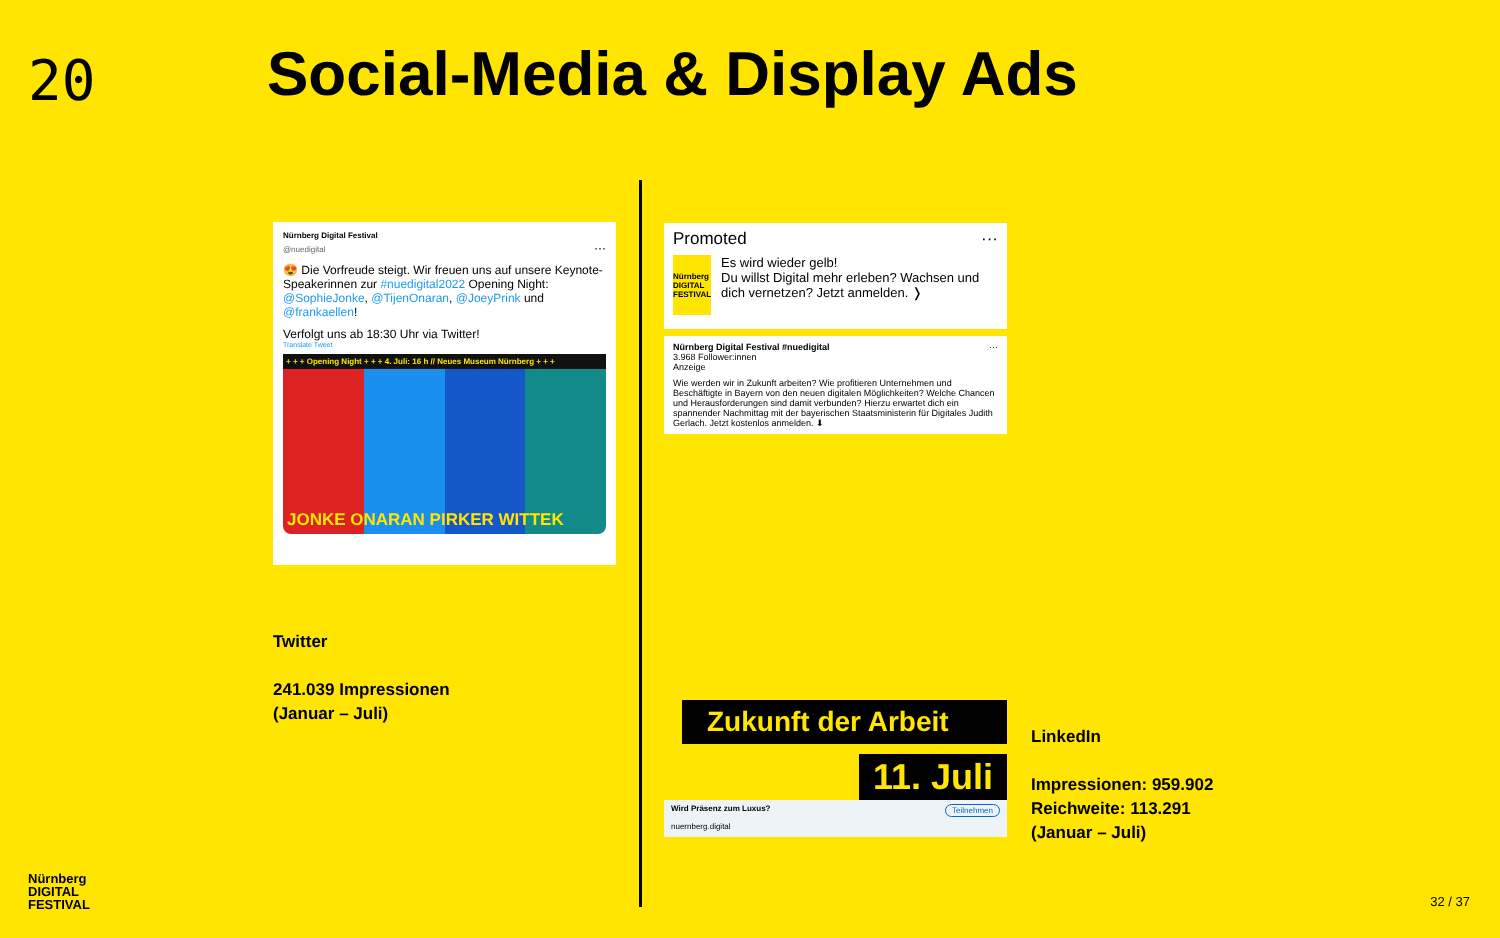20 Social-Media & Display Ads
Nürnberg Digital Festival
@nuedigital ···
😍 Die Vorfreude steigt. Wir freuen uns auf unsere Keynote-Speakerinnen zur #nuedigital2022 Opening Night: @SophieJonke, @TijenOnaran, @JoeyPrink und @frankaellen!
Verfolgt uns ab 18:30 Uhr via Twitter!
Translate Tweet
+ + + Opening Night + + + 4. Juli: 16 h // Neues Museum Nürnberg + + +
JONKE ONARAN PIRKER WITTEK
Twitter
241.039 Impressionen
(Januar – Juli)
Promoted ···
Nürnberg DIGITAL FESTIVAL
Es wird wieder gelb!
Du willst Digital mehr erleben? Wachsen und dich vernetzen? Jetzt anmelden. ❭
Nürnberg Digital Festival #nuedigital ···
3.968 Follower:innen
Anzeige
Wie werden wir in Zukunft arbeiten? Wie profitieren Unternehmen und Beschäftigte in Bayern von den neuen digitalen Möglichkeiten? Welche Chancen und Herausforderungen sind damit verbunden? Hierzu erwartet dich ein spannender Nachmittag mit der bayerischen Staatsministerin für Digitales Judith Gerlach. Jetzt kostenlos anmelden. ⬇
Zukunft der Arbeit
11. Juli
Wird Präsenz zum Luxus? Teilnehmen
nuernberg.digital
LinkedIn
Impressionen: 959.902
Reichweite: 113.291
(Januar – Juli)
Nürnberg
DIGITAL
FESTIVAL
32 / 37